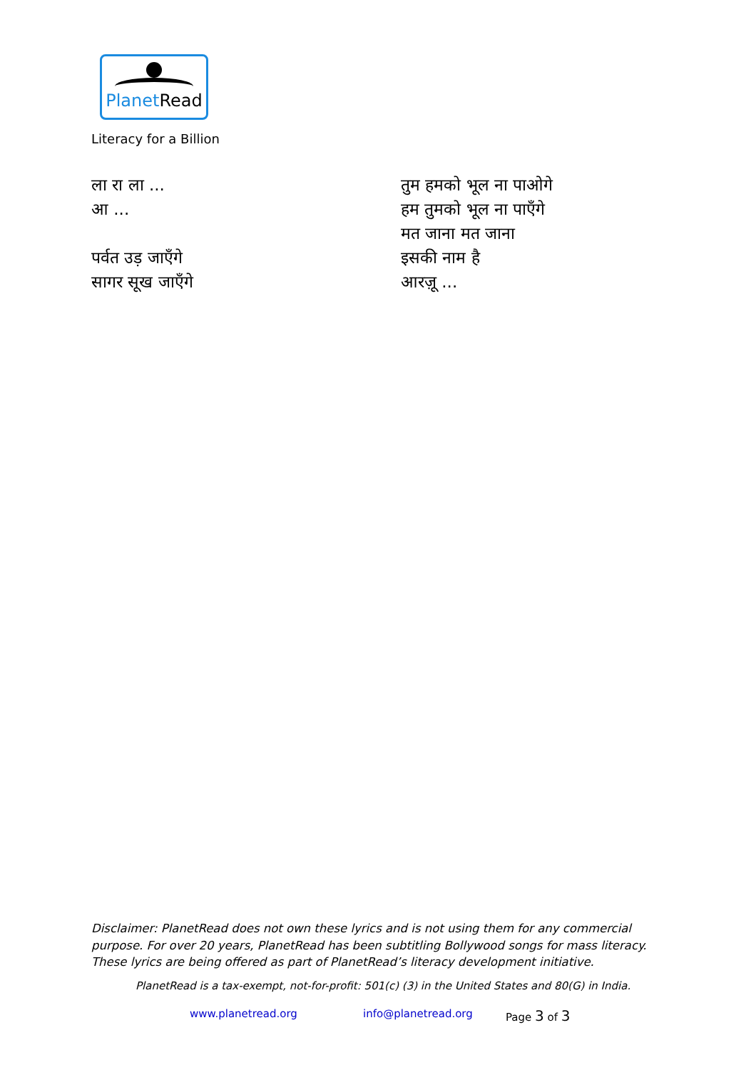PlanetRead
Literacy for a Billion
ला रा ला ...
आ ...
पर्वत उड़ जाएँगे
सागर सूख जाएँगे
तुम हमको भूल ना पाओगे
हम तुमको भूल ना पाएँगे
मत जाना मत जाना
इसकी नाम है
आरज़ू ...
Disclaimer: PlanetRead does not own these lyrics and is not using them for any commercial purpose. For over 20 years, PlanetRead has been subtitling Bollywood songs for mass literacy. These lyrics are being offered as part of PlanetRead’s literacy development initiative.
PlanetRead is a tax-exempt, not-for-profit: 501(c) (3) in the United States and 80(G) in India.
www.planetread.org info@planetread.org Page 3 of 3